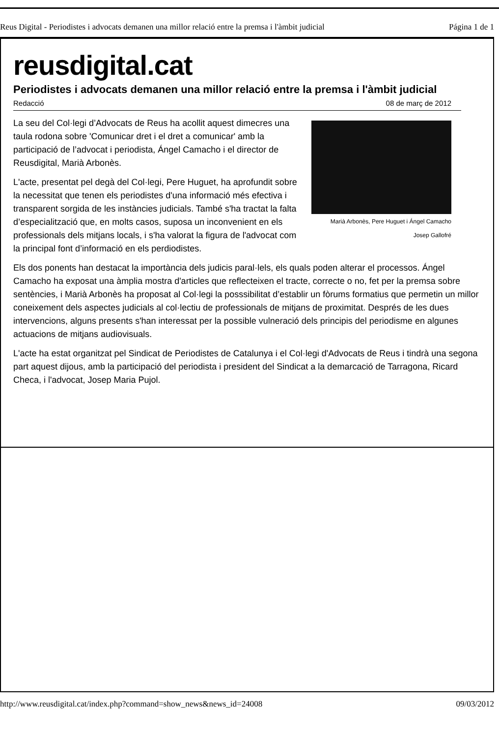Reus Digital - Periodistes i advocats demanen una millor relació entre la premsa i l'àmbit judicial Página 1 de 1
reusdigital.cat
Periodistes i advocats demanen una millor relació entre la premsa i l'àmbit judicial
Redacció 08 de març de 2012
Marià Arbonès, Pere Huguet i Ángel Camacho
Josep Gallofré
La seu del Col·legi d’Advocats de Reus ha acollit aquest dimecres una taula rodona sobre 'Comunicar dret i el dret a comunicar' amb la participació de l’advocat i periodista, Ángel Camacho i el director de Reusdigital, Marià Arbonès.
L'acte, presentat pel degà del Col·legi, Pere Huguet, ha aprofundit sobre la necessitat que tenen els periodistes d'una informació més efectiva i transparent sorgida de les instàncies judicials. També s'ha tractat la falta d’especialització que, en molts casos, suposa un inconvenient en els professionals dels mitjans locals, i s'ha valorat la figura de l'advocat com la principal font d’informació en els perdiodistes.
Els dos ponents han destacat la importància dels judicis paral·lels, els quals poden alterar el processos. Ángel Camacho ha exposat una àmplia mostra d'articles que reflecteixen el tracte, correcte o no, fet per la premsa sobre sentències, i Marià Arbonès ha proposat al Col·legi la posssibilitat d’establir un fòrums formatius que permetin un millor coneixement dels aspectes judicials al col·lectiu de professionals de mitjans de proximitat. Després de les dues intervencions, alguns presents s'han interessat per la possible vulneració dels principis del periodisme en algunes actuacions de mitjans audiovisuals.
L'acte ha estat organitzat pel Sindicat de Periodistes de Catalunya i el Col·legi d'Advocats de Reus i tindrà una segona part aquest dijous, amb la participació del periodista i president del Sindicat a la demarcació de Tarragona, Ricard Checa, i l'advocat, Josep Maria Pujol.
http://www.reusdigital.cat/index.php?command=show_news&news_id=24008 09/03/2012